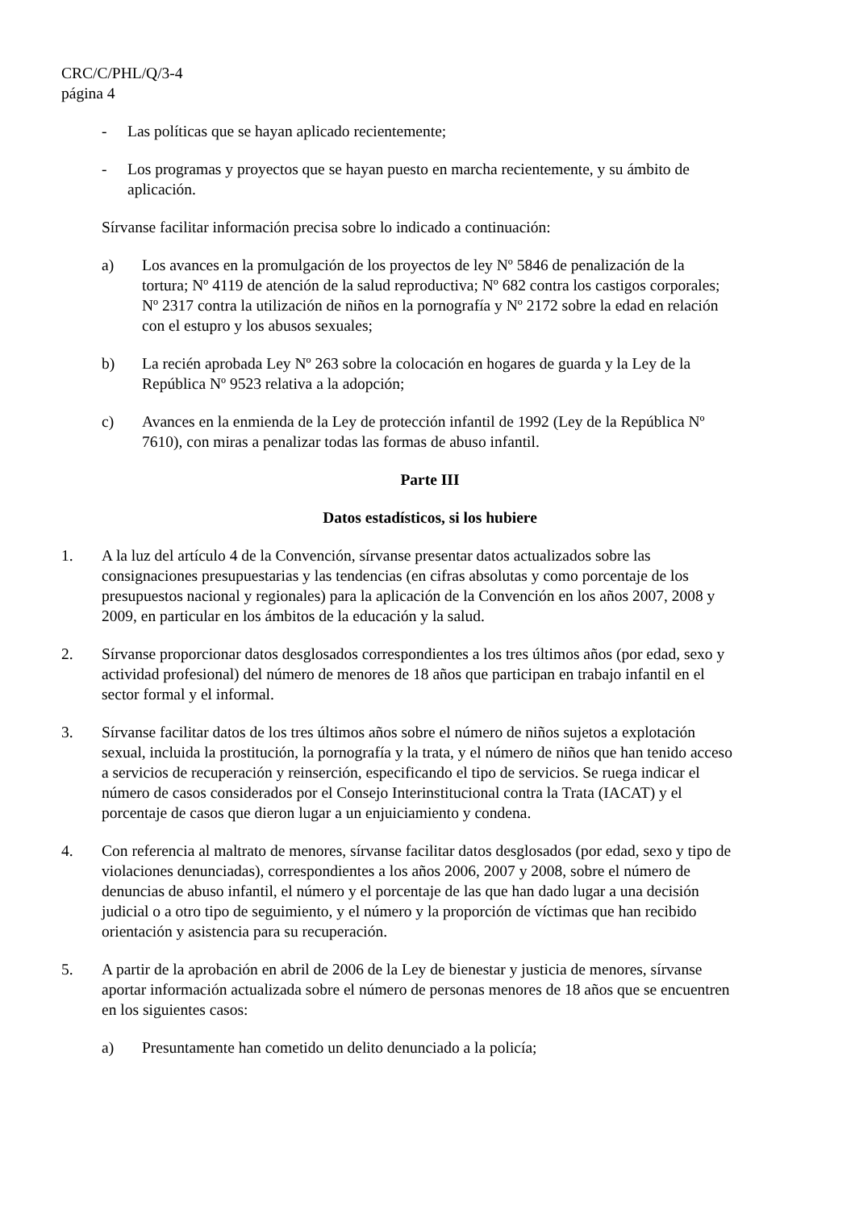CRC/C/PHL/Q/3-4
página 4
- Las políticas que se hayan aplicado recientemente;
- Los programas y proyectos que se hayan puesto en marcha recientemente, y su ámbito de aplicación.
Sírvanse facilitar información precisa sobre lo indicado a continuación:
a) Los avances en la promulgación de los proyectos de ley Nº 5846 de penalización de la tortura; Nº 4119 de atención de la salud reproductiva; Nº 682 contra los castigos corporales; Nº 2317 contra la utilización de niños en la pornografía y Nº 2172 sobre la edad en relación con el estupro y los abusos sexuales;
b) La recién aprobada Ley Nº 263 sobre la colocación en hogares de guarda y la Ley de la República Nº 9523 relativa a la adopción;
c) Avances en la enmienda de la Ley de protección infantil de 1992 (Ley de la República Nº 7610), con miras a penalizar todas las formas de abuso infantil.
Parte III
Datos estadísticos, si los hubiere
1. A la luz del artículo 4 de la Convención, sírvanse presentar datos actualizados sobre las consignaciones presupuestarias y las tendencias (en cifras absolutas y como porcentaje de los presupuestos nacional y regionales) para la aplicación de la Convención en los años 2007, 2008 y 2009, en particular en los ámbitos de la educación y la salud.
2. Sírvanse proporcionar datos desglosados correspondientes a los tres últimos años (por edad, sexo y actividad profesional) del número de menores de 18 años que participan en trabajo infantil en el sector formal y el informal.
3. Sírvanse facilitar datos de los tres últimos años sobre el número de niños sujetos a explotación sexual, incluida la prostitución, la pornografía y la trata, y el número de niños que han tenido acceso a servicios de recuperación y reinserción, especificando el tipo de servicios. Se ruega indicar el número de casos considerados por el Consejo Interinstitucional contra la Trata (IACAT) y el porcentaje de casos que dieron lugar a un enjuiciamiento y condena.
4. Con referencia al maltrato de menores, sírvanse facilitar datos desglosados (por edad, sexo y tipo de violaciones denunciadas), correspondientes a los años 2006, 2007 y 2008, sobre el número de denuncias de abuso infantil, el número y el porcentaje de las que han dado lugar a una decisión judicial o a otro tipo de seguimiento, y el número y la proporción de víctimas que han recibido orientación y asistencia para su recuperación.
5. A partir de la aprobación en abril de 2006 de la Ley de bienestar y justicia de menores, sírvanse aportar información actualizada sobre el número de personas menores de 18 años que se encuentren en los siguientes casos:
a) Presuntamente han cometido un delito denunciado a la policía;